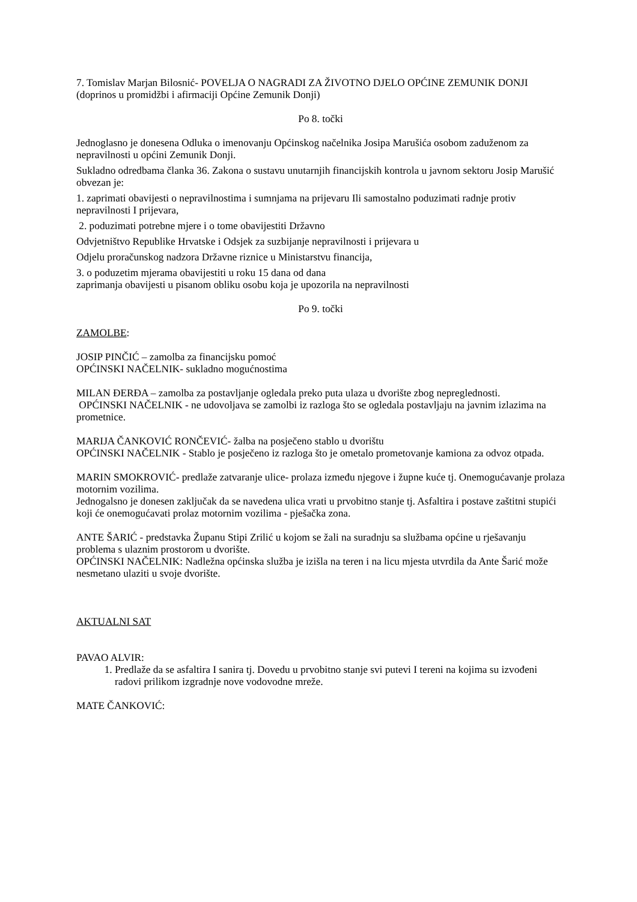7. Tomislav Marjan Bilosnić- POVELJA O NAGRADI ZA ŽIVOTNO DJELO OPĆINE ZEMUNIK DONJI
(doprinos u promidžbi i afirmaciji Općine Zemunik Donji)
Po 8. točki
Jednoglasno je donesena Odluka o imenovanju Općinskog načelnika Josipa Marušića osobom zaduženom za nepravilnosti u općini Zemunik Donji.
Sukladno odredbama članka 36. Zakona o sustavu unutarnjih financijskih kontrola u javnom sektoru Josip Marušić obvezan je:
1. zaprimati obavijesti o nepravilnostima i sumnjama na prijevaru Ili samostalno poduzimati radnje protiv nepravilnosti I prijevara,
2. poduzimati potrebne mjere i o tome obavijestiti Državno
Odvjetništvo Republike Hrvatske i Odsjek za suzbijanje nepravilnosti i prijevara u
Odjelu proračunskog nadzora Državne riznice u Ministarstvu financija,
3. o poduzetim mjerama obavijestiti u roku 15 dana od dana
zaprimanja obavijesti u pisanom obliku osobu koja je upozorila na nepravilnosti
Po 9. točki
ZAMOLBE:
JOSIP PINČIĆ – zamolba za financijsku pomoć
OPĆINSKI NAČELNIK- sukladno mogućnostima
MILAN ĐERĐA – zamolba za postavljanje ogledala preko puta ulaza u dvorište zbog nepreglednosti.
OPĆINSKI NAČELNIK - ne udovoljava se zamolbi iz razloga što se ogledala postavljaju na javnim izlazima na prometnice.
MARIJA ČANKOVIĆ RONČEVIĆ- žalba na posječeno stablo u dvorištu
OPĆINSKI NAČELNIK - Stablo je posječeno iz razloga što je ometalo prometovanje kamiona za odvoz otpada.
MARIN SMOKROVIĆ- predlaže zatvaranje ulice- prolaza između njegove i župne kuće tj. Onemogućavanje prolaza motornim vozilima.
Jednogalsno je donesen zaključak da se navedena ulica vrati u prvobitno stanje tj. Asfaltira i postave zaštitni stupići koji će onemogućavati prolaz motornim vozilima - pješačka zona.
ANTE ŠARIĆ - predstavka Županu Stipi Zrilić u kojom se žali na suradnju sa službama općine u rješavanju problema s ulaznim prostorom u dvorište.
OPĆINSKI NAČELNIK: Nadležna općinska služba je izišla na teren i na licu mjesta utvrdila da Ante Šarić može nesmetano ulaziti u svoje dvorište.
AKTUALNI SAT
PAVAO ALVIR:
1. Predlaže da se asfaltira I sanira tj. Dovedu u prvobitno stanje svi putevi I tereni na kojima su izvođeni radovi prilikom izgradnje nove vodovodne mreže.
MATE ČANKOVIĆ: